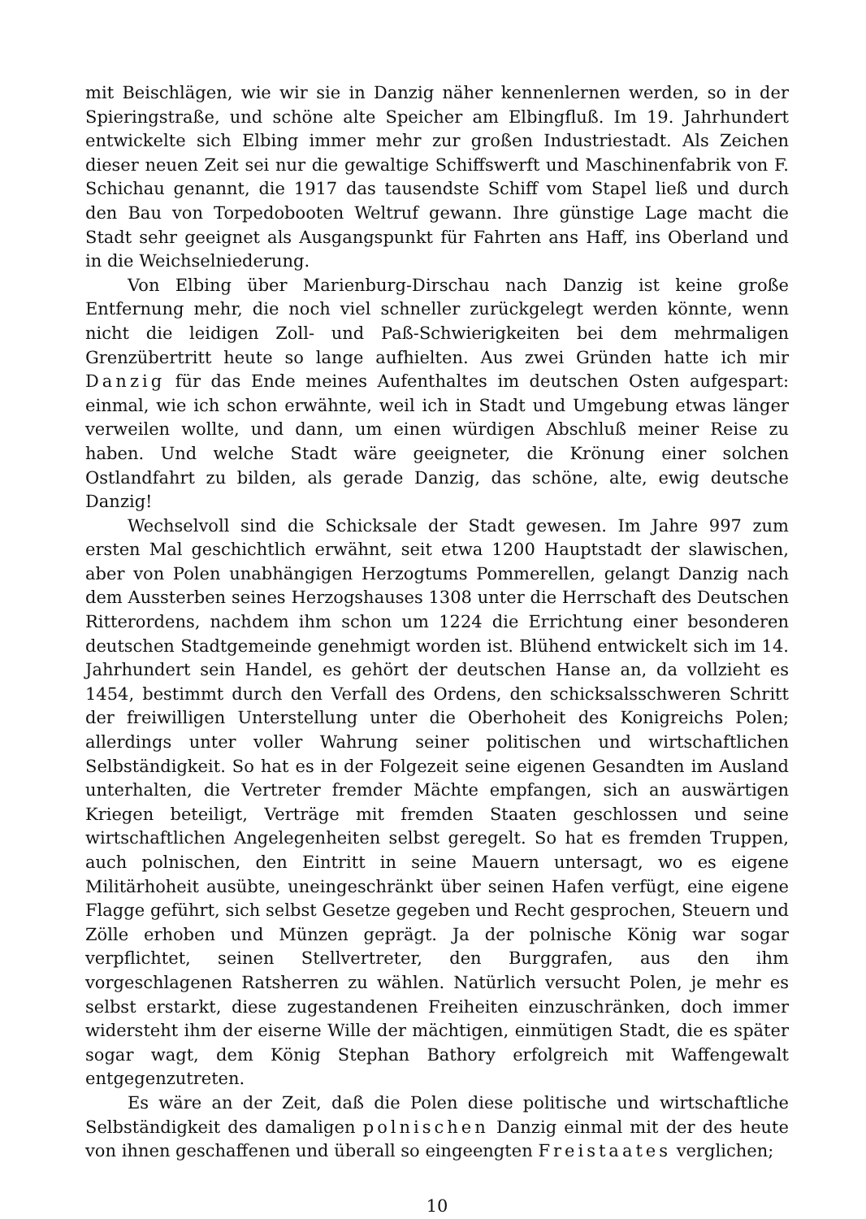mit Beischlägen, wie wir sie in Danzig näher kennenlernen werden, so in der Spieringstraße, und schöne alte Speicher am Elbingfluß. Im 19. Jahrhundert entwickelte sich Elbing immer mehr zur großen Industriestadt. Als Zeichen dieser neuen Zeit sei nur die gewaltige Schiffswerft und Maschinenfabrik von F. Schichau genannt, die 1917 das tausendste Schiff vom Stapel ließ und durch den Bau von Torpedobooten Weltruf gewann. Ihre günstige Lage macht die Stadt sehr geeignet als Ausgangspunkt für Fahrten ans Haff, ins Oberland und in die Weichselniederung.
Von Elbing über Marienburg-Dirschau nach Danzig ist keine große Entfernung mehr, die noch viel schneller zurückgelegt werden könnte, wenn nicht die leidigen Zoll- und Paß-Schwierigkeiten bei dem mehrmaligen Grenzübertritt heute so lange aufhielten. Aus zwei Gründen hatte ich mir Danzig für das Ende meines Aufenthaltes im deutschen Osten aufgespart: einmal, wie ich schon erwähnte, weil ich in Stadt und Umgebung etwas länger verweilen wollte, und dann, um einen würdigen Abschluß meiner Reise zu haben. Und welche Stadt wäre geeigneter, die Krönung einer solchen Ostlandfahrt zu bilden, als gerade Danzig, das schöne, alte, ewig deutsche Danzig!
Wechselvoll sind die Schicksale der Stadt gewesen. Im Jahre 997 zum ersten Mal geschichtlich erwähnt, seit etwa 1200 Hauptstadt der slawischen, aber von Polen unabhängigen Herzogtums Pommerellen, gelangt Danzig nach dem Aussterben seines Herzogshauses 1308 unter die Herrschaft des Deutschen Ritterordens, nachdem ihm schon um 1224 die Errichtung einer besonderen deutschen Stadtgemeinde genehmigt worden ist. Blühend entwickelt sich im 14. Jahrhundert sein Handel, es gehört der deutschen Hanse an, da vollzieht es 1454, bestimmt durch den Verfall des Ordens, den schicksalsschweren Schritt der freiwilligen Unterstellung unter die Oberhoheit des Konigreichs Polen; allerdings unter voller Wahrung seiner politischen und wirtschaftlichen Selbständigkeit. So hat es in der Folgezeit seine eigenen Gesandten im Ausland unterhalten, die Vertreter fremder Mächte empfangen, sich an auswärtigen Kriegen beteiligt, Verträge mit fremden Staaten geschlossen und seine wirtschaftlichen Angelegenheiten selbst geregelt. So hat es fremden Truppen, auch polnischen, den Eintritt in seine Mauern untersagt, wo es eigene Militärhoheit ausübte, uneingeschränkt über seinen Hafen verfügt, eine eigene Flagge geführt, sich selbst Gesetze gegeben und Recht gesprochen, Steuern und Zölle erhoben und Münzen geprägt. Ja der polnische König war sogar verpflichtet, seinen Stellvertreter, den Burggrafen, aus den ihm vorgeschlagenen Ratsherren zu wählen. Natürlich versucht Polen, je mehr es selbst erstarkt, diese zugestandenen Freiheiten einzuschränken, doch immer widersteht ihm der eiserne Wille der mächtigen, einmütigen Stadt, die es später sogar wagt, dem König Stephan Bathory erfolgreich mit Waffengewalt entgegenzutreten.
Es wäre an der Zeit, daß die Polen diese politische und wirtschaftliche Selbständigkeit des damaligen polnischen Danzig einmal mit der des heute von ihnen geschaffenen und überall so eingeengten Freistaates verglichen;
10